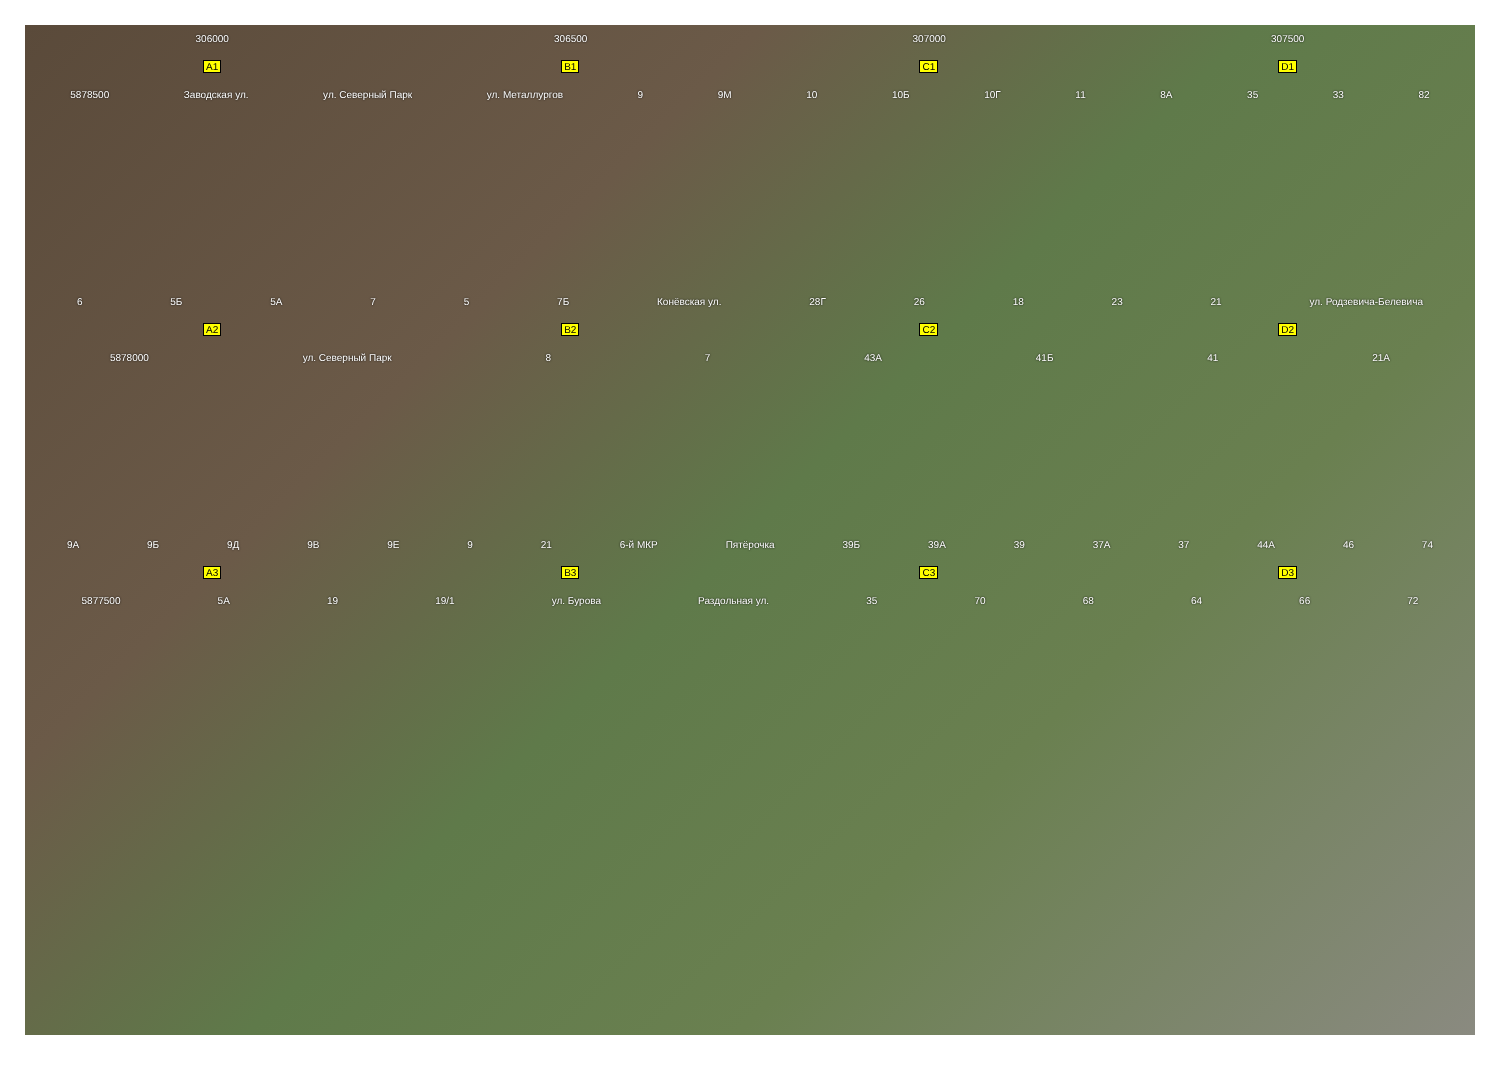306000 306500 307000 307500
A1 B1 C1 D1
5878500 Заводская ул. ул. Северный Парк ул. Металлургов 9 9М 10 10Б 10Г 11 8А 35 33 82
6 5Б 5А 7 5 7Б Конёвская ул. 28Г 26 18 23 21 ул. Родзевича-Белевича
A2 B2 C2 D2
5878000 ул. Северный Парк 8 7 43А 41Б 41 21А
9А 9Б 9Д 9В 9Е 9 21 6-й МКР Пятёрочка 39Б 39А 39 37А 37 44А 46 74
A3 B3 C3 D3
5877500 5А 19 19/1 ул. Бурова Раздольная ул. 35 70 68 64 66 72